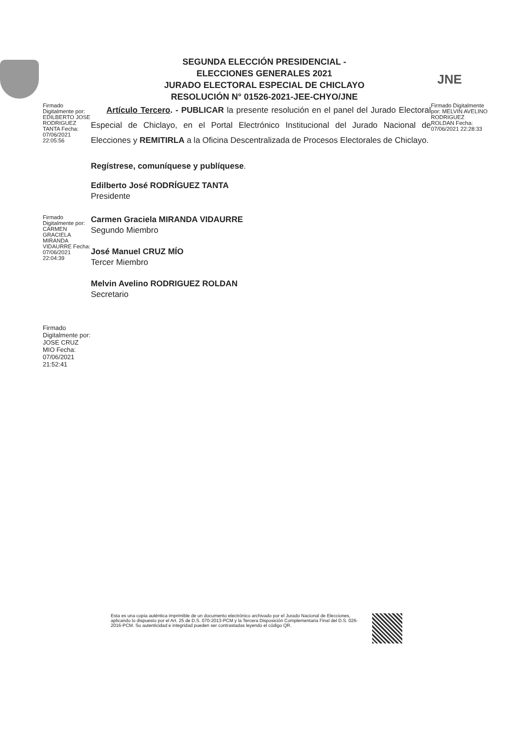SEGUNDA ELECCIÓN PRESIDENCIAL -
ELECCIONES GENERALES 2021
JURADO ELECTORAL ESPECIAL DE CHICLAYO
RESOLUCIÓN N° 01526-2021-JEE-CHYO/JNE
JNE
Firmado Digitalmente por: EDILBERTO JOSE RODRIGUEZ TANTA Fecha: 07/06/2021 22:05:56
Artículo Tercero. - PUBLICAR la presente resolución en el panel del Jurado Electoral Especial de Chiclayo, en el Portal Electrónico Institucional del Jurado Nacional de Elecciones y REMITIRLA a la Oficina Descentralizada de Procesos Electorales de Chiclayo.
Regístrese, comuníquese y publíquese.
Edilberto José RODRÍGUEZ TANTA
Presidente
Firmado Digitalmente por: MELVIN AVELINO RODRIGUEZ ROLDAN Fecha: 07/06/2021 22:28:33
Firmado Digitalmente por: CARMEN GRACIELA MIRANDA VIDAURRE Fecha: 07/06/2021 22:04:39
Carmen Graciela MIRANDA VIDAURRE
Segundo Miembro
José Manuel CRUZ MÍO
Tercer Miembro
Melvin Avelino RODRIGUEZ ROLDAN
Secretario
Firmado Digitalmente por: JOSE CRUZ MIO Fecha: 07/06/2021 21:52:41
Esta es una copia auténtica imprimible de un documento electrónico archivado por el Jurado Nacional de Elecciones, aplicando lo dispuesto por el Art. 25 de D.S. 070-2013-PCM y la Tercera Disposición Complementaria Final del D.S. 026-2016-PCM. Su autenticidad e integridad pueden ser contrastadas leyendo el código QR.